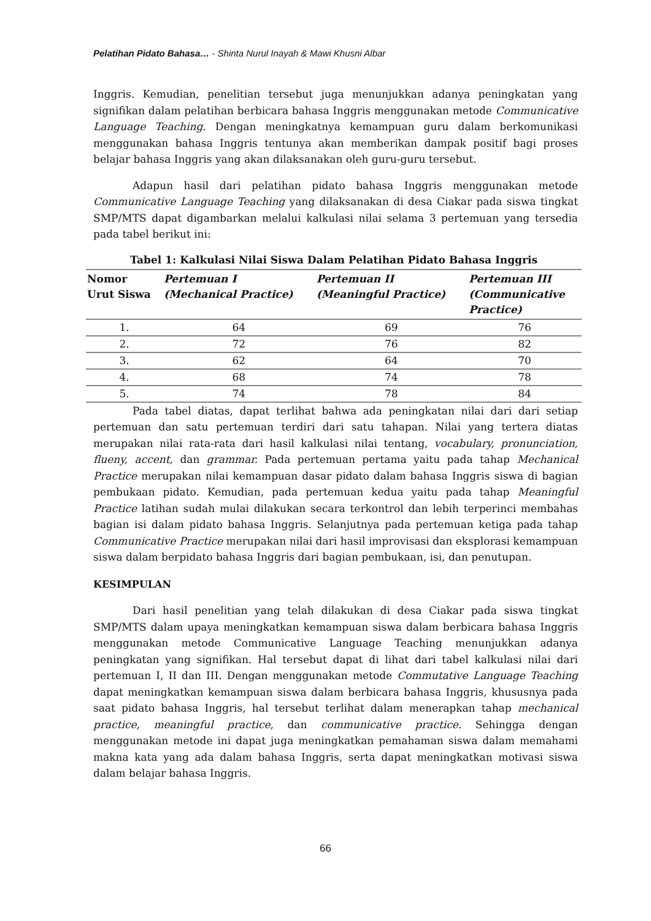Pelatihan Pidato Bahasa… - Shinta Nurul Inayah & Mawi Khusni Albar
Inggris. Kemudian, penelitian tersebut juga menunjukkan adanya peningkatan yang signifikan dalam pelatihan berbicara bahasa Inggris menggunakan metode Communicative Language Teaching. Dengan meningkatnya kemampuan guru dalam berkomunikasi menggunakan bahasa Inggris tentunya akan memberikan dampak positif bagi proses belajar bahasa Inggris yang akan dilaksanakan oleh guru-guru tersebut.
Adapun hasil dari pelatihan pidato bahasa Inggris menggunakan metode Communicative Language Teaching yang dilaksanakan di desa Ciakar pada siswa tingkat SMP/MTS dapat digambarkan melalui kalkulasi nilai selama 3 pertemuan yang tersedia pada tabel berikut ini:
Tabel 1: Kalkulasi Nilai Siswa Dalam Pelatihan Pidato Bahasa Inggris
| Nomor Urut Siswa | Pertemuan I (Mechanical Practice) | Pertemuan II (Meaningful Practice) | Pertemuan III (Communicative Practice) |
| --- | --- | --- | --- |
| 1. | 64 | 69 | 76 |
| 2. | 72 | 76 | 82 |
| 3. | 62 | 64 | 70 |
| 4. | 68 | 74 | 78 |
| 5. | 74 | 78 | 84 |
Pada tabel diatas, dapat terlihat bahwa ada peningkatan nilai dari dari setiap pertemuan dan satu pertemuan terdiri dari satu tahapan. Nilai yang tertera diatas merupakan nilai rata-rata dari hasil kalkulasi nilai tentang, vocabulary, pronunciation, flueny, accent, dan grammar. Pada pertemuan pertama yaitu pada tahap Mechanical Practice merupakan nilai kemampuan dasar pidato dalam bahasa Inggris siswa di bagian pembukaan pidato. Kemudian, pada pertemuan kedua yaitu pada tahap Meaningful Practice latihan sudah mulai dilakukan secara terkontrol dan lebih terperinci membahas bagian isi dalam pidato bahasa Inggris. Selanjutnya pada pertemuan ketiga pada tahap Communicative Practice merupakan nilai dari hasil improvisasi dan eksplorasi kemampuan siswa dalam berpidato bahasa Inggris dari bagian pembukaan, isi, dan penutupan.
KESIMPULAN
Dari hasil penelitian yang telah dilakukan di desa Ciakar pada siswa tingkat SMP/MTS dalam upaya meningkatkan kemampuan siswa dalam berbicara bahasa Inggris menggunakan metode Communicative Language Teaching menunjukkan adanya peningkatan yang signifikan. Hal tersebut dapat di lihat dari tabel kalkulasi nilai dari pertemuan I, II dan III. Dengan menggunakan metode Commutative Language Teaching dapat meningkatkan kemampuan siswa dalam berbicara bahasa Inggris, khususnya pada saat pidato bahasa Inggris, hal tersebut terlihat dalam menerapkan tahap mechanical practice, meaningful practice, dan communicative practice. Sehingga dengan menggunakan metode ini dapat juga meningkatkan pemahaman siswa dalam memahami makna kata yang ada dalam bahasa Inggris, serta dapat meningkatkan motivasi siswa dalam belajar bahasa Inggris.
66